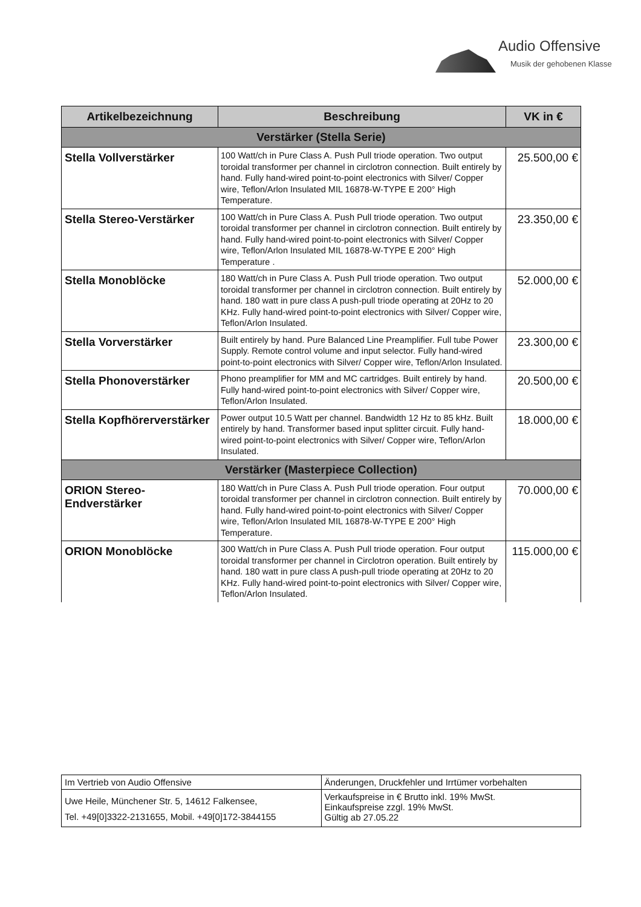Audio Offensive
Musik der gehobenen Klasse
| Artikelbezeichnung | Beschreibung | VK in € |
| --- | --- | --- |
| Verstärker (Stella Serie) | | |
| Stella Vollverstärker | 100 Watt/ch in Pure Class A. Push Pull triode operation. Two output toroidal transformer per channel in circlotron connection. Built entirely by hand. Fully hand-wired point-to-point electronics with Silver/ Copper wire, Teflon/Arlon Insulated MIL 16878-W-TYPE E 200° High Temperature. | 25.500,00 € |
| Stella Stereo-Verstärker | 100 Watt/ch in Pure Class A. Push Pull triode operation. Two output toroidal transformer per channel in circlotron connection. Built entirely by hand. Fully hand-wired point-to-point electronics with Silver/ Copper wire, Teflon/Arlon Insulated MIL 16878-W-TYPE E 200° High Temperature . | 23.350,00 € |
| Stella Monoblöcke | 180 Watt/ch in Pure Class A. Push Pull triode operation. Two output toroidal transformer per channel in circlotron connection. Built entirely by hand. 180 watt in pure class A push-pull triode operating at 20Hz to 20 KHz. Fully hand-wired point-to-point electronics with Silver/ Copper wire, Teflon/Arlon Insulated. | 52.000,00 € |
| Stella Vorverstärker | Built entirely by hand. Pure Balanced Line Preamplifier. Full tube Power Supply. Remote control volume and input selector. Fully hand-wired point-to-point electronics with Silver/ Copper wire, Teflon/Arlon Insulated. | 23.300,00 € |
| Stella Phonoverstärker | Phono preamplifier for MM and MC cartridges. Built entirely by hand. Fully hand-wired point-to-point electronics with Silver/ Copper wire, Teflon/Arlon Insulated. | 20.500,00 € |
| Stella Kopfhörerverstärker | Power output 10.5 Watt per channel. Bandwidth 12 Hz to 85 kHz. Built entirely by hand. Transformer based input splitter circuit. Fully hand-wired point-to-point electronics with Silver/ Copper wire, Teflon/Arlon Insulated. | 18.000,00 € |
| Verstärker (Masterpiece Collection) | | |
| ORION Stereo- Endverstärker | 180 Watt/ch in Pure Class A. Push Pull triode operation. Four output toroidal transformer per channel in circlotron connection. Built entirely by hand. Fully hand-wired point-to-point electronics with Silver/ Copper wire, Teflon/Arlon Insulated MIL 16878-W-TYPE E 200° High Temperature. | 70.000,00 € |
| ORION Monoblöcke | 300 Watt/ch in Pure Class A. Push Pull triode operation. Four output toroidal transformer per channel in Circlotron operation. Built entirely by hand. 180 watt in pure class A push-pull triode operating at 20Hz to 20 KHz. Fully hand-wired point-to-point electronics with Silver/ Copper wire, Teflon/Arlon Insulated. | 115.000,00 € |
| Im Vertrieb von Audio Offensive | Änderungen, Druckfehler und Irrtümer vorbehalten |
| Uwe Heile, Münchener Str. 5, 14612 Falkensee, Tel. +49[0]3322-2131655, Mobil. +49[0]172-3844155 | Verkaufspreise in € Brutto inkl. 19% MwSt. Einkaufspreise zzgl. 19% MwSt. Gültig ab 27.05.22 |